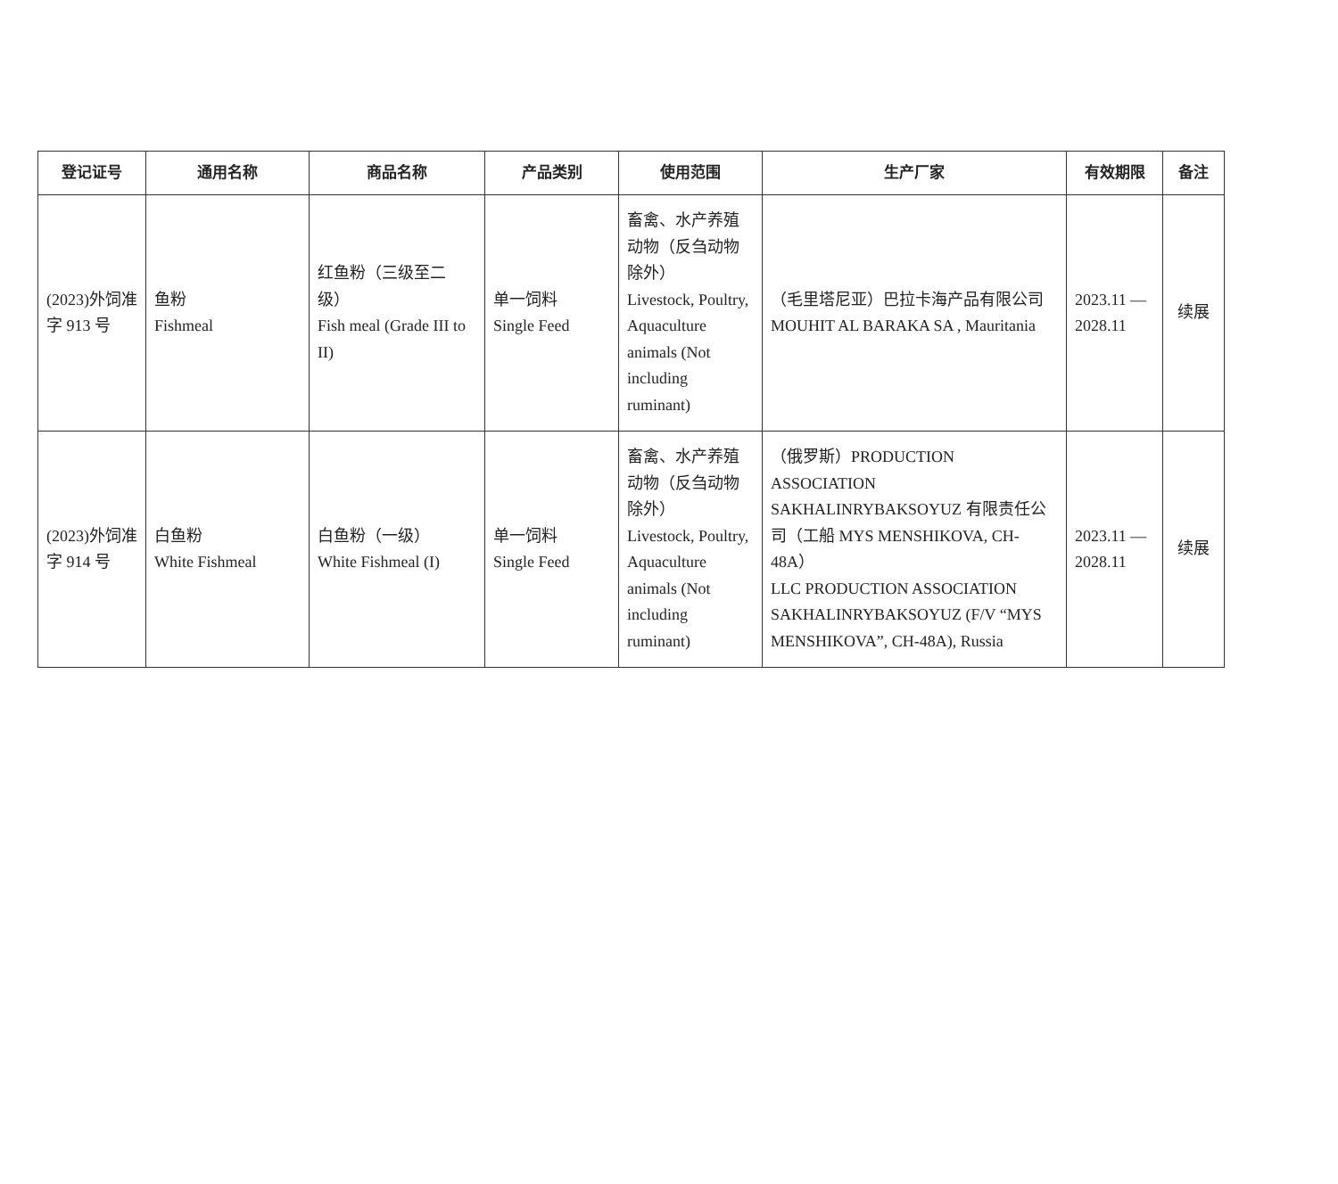| 登记证号 | 通用名称 | 商品名称 | 产品类别 | 使用范围 | 生产厂家 | 有效期限 | 备注 |
| --- | --- | --- | --- | --- | --- | --- | --- |
| (2023)外饲准字 913 号 | 鱼粉 Fishmeal | 红鱼粉（三级至二级） Fish meal (Grade III to II) | 单一饲料 Single Feed | 畜禽、水产养殖动物（反刍动物除外） Livestock, Poultry, Aquaculture animals (Not including ruminant) | （毛里塔尼亚）巴拉卡海产品有限公司 MOUHIT AL BARAKA SA , Mauritania | 2023.11 — 2028.11 | 续展 |
| (2023)外饲准字 914 号 | 白鱼粉 White Fishmeal | 白鱼粉（一级） White Fishmeal (I) | 单一饲料 Single Feed | 畜禽、水产养殖动物（反刍动物除外） Livestock, Poultry, Aquaculture animals (Not including ruminant) | （俄罗斯）PRODUCTION ASSOCIATION SAKHALINRYBAKSOYUZ 有限责任公司（工船 MYS MENSHIKOVA, CH-48A） LLC PRODUCTION ASSOCIATION SAKHALINRYBAKSOYUZ (F/V “MYS MENSHIKOVA”, CH-48A), Russia | 2023.11 — 2028.11 | 续展 |